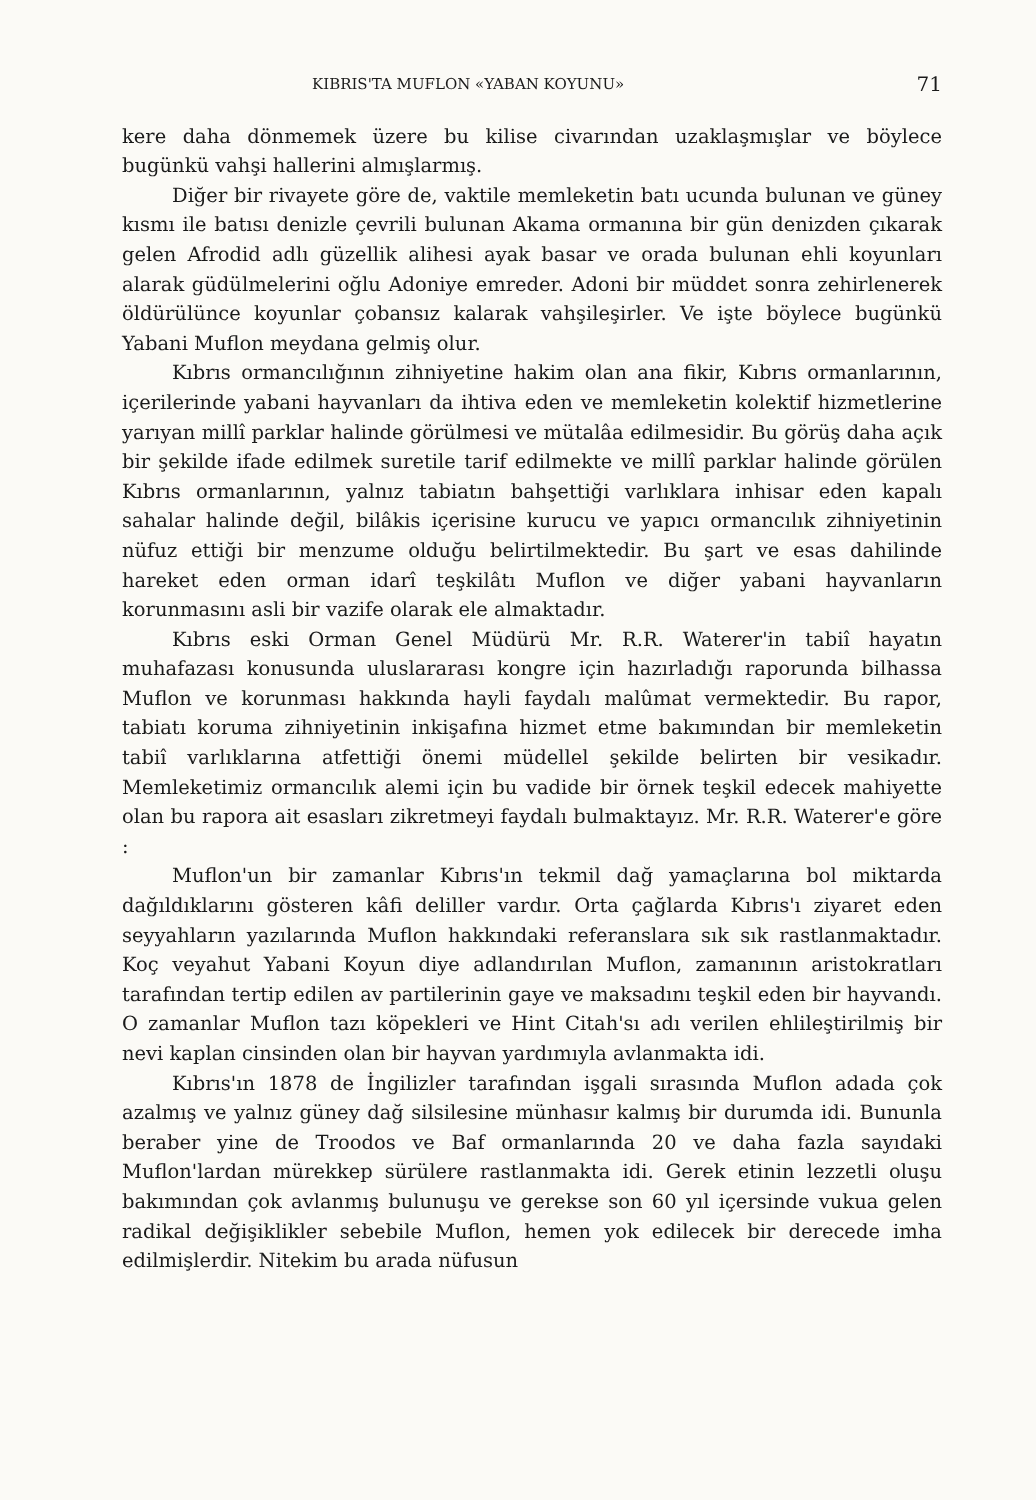KIBRIS'TA MUFLON «YABAN KOYUNU» 71
kere daha dönmemek üzere bu kilise civarından uzaklaşmışlar ve böylece bugünkü vahşi hallerini almışlarmış.
Diğer bir rivayete göre de, vaktile memleketin batı ucunda bulunan ve güney kısmı ile batısı denizle çevrili bulunan Akama ormanına bir gün denizden çıkarak gelen Afrodid adlı güzellik alihesi ayak basar ve orada bulunan ehli koyunları alarak güdülmelerini oğlu Adoniye emreder. Adoni bir müddet sonra zehirlenerek öldürülünce koyunlar çobansız kalarak vahşileşirler. Ve işte böylece bugünkü Yabani Muflon meydana gelmiş olur.
Kıbrıs ormancılığının zihniyetine hakim olan ana fikir, Kıbrıs ormanlarının, içerilerinde yabani hayvanları da ihtiva eden ve memleketin kolektif hizmetlerine yarıyan millî parklar halinde görülmesi ve mütalâa edilmesidir. Bu görüş daha açık bir şekilde ifade edilmek suretile tarif edilmekte ve millî parklar halinde görülen Kıbrıs ormanlarının, yalnız tabiatın bahşettiği varlıklara inhisar eden kapalı sahalar halinde değil, bilâkis içerisine kurucu ve yapıcı ormancılık zihniyetinin nüfuz ettiği bir menzume olduğu belirtilmektedir. Bu şart ve esas dahilinde hareket eden orman idarî teşkilâtı Muflon ve diğer yabani hayvanların korunmasını asli bir vazife olarak ele almaktadır.
Kıbrıs eski Orman Genel Müdürü Mr. R.R. Waterer'in tabiî hayatın muhafazası konusunda uluslararası kongre için hazırladığı raporunda bilhassa Muflon ve korunması hakkında hayli faydalı malûmat vermektedir. Bu rapor, tabiatı koruma zihniyetinin inkişafına hizmet etme bakımından bir memleketin tabiî varlıklarına atfettiği önemi müdellel şekilde belirten bir vesikadır. Memleketimiz ormancılık alemi için bu vadide bir örnek teşkil edecek mahiyette olan bu rapora ait esasları zikretmeyi faydalı bulmaktayız. Mr. R.R. Waterer'e göre :
Muflon'un bir zamanlar Kıbrıs'ın tekmil dağ yamaçlarına bol miktarda dağıldıklarını gösteren kâfi deliller vardır. Orta çağlarda Kıbrıs'ı ziyaret eden seyyahların yazılarında Muflon hakkındaki referanslara sık sık rastlanmaktadır. Koç veyahut Yabani Koyun diye adlandırılan Muflon, zamanının aristokratları tarafından tertip edilen av partilerinin gaye ve maksadını teşkil eden bir hayvandı. O zamanlar Muflon tazı köpekleri ve Hint Citah'sı adı verilen ehlileştirilmiş bir nevi kaplan cinsinden olan bir hayvan yardımıyla avlanmakta idi.
Kıbrıs'ın 1878 de İngilizler tarafından işgali sırasında Muflon adada çok azalmış ve yalnız güney dağ silsilesine münhasır kalmış bir durumda idi. Bununla beraber yine de Troodos ve Baf ormanlarında 20 ve daha fazla sayıdaki Muflon'lardan mürekkep sürülere rastlanmakta idi. Gerek etinin lezzetli oluşu bakımından çok avlanmış bulunuşu ve gerekse son 60 yıl içersinde vukua gelen radikal değişiklikler sebebile Muflon, hemen yok edilecek bir derecede imha edilmişlerdir. Nitekim bu arada nüfusun